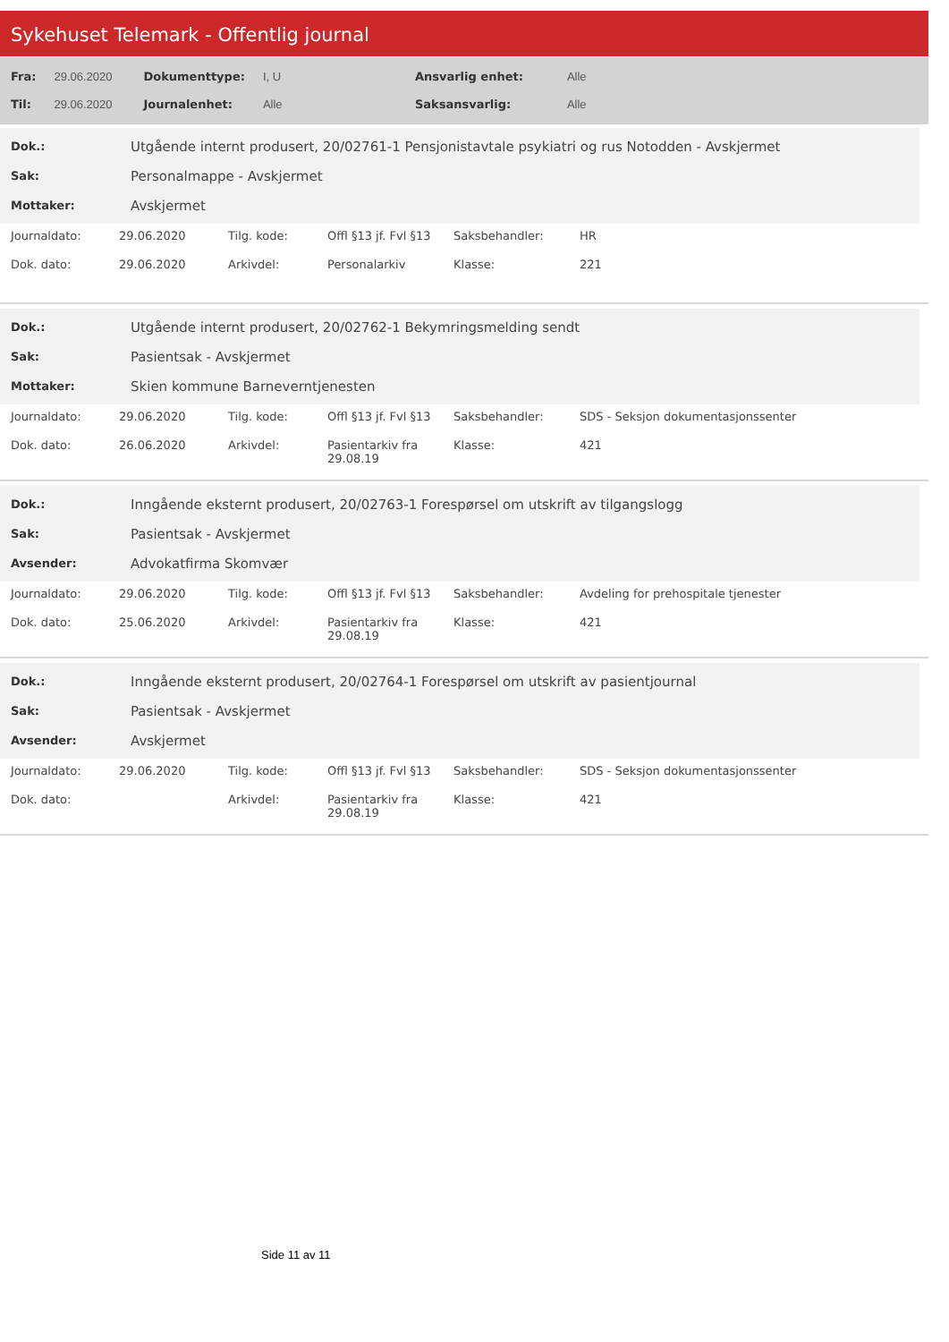Sykehuset Telemark - Offentlig journal
| Fra: | 29.06.2020 | Dokumenttype: | I, U | Ansvarlig enhet: | Alle |
| Til: | 29.06.2020 | Journalenhet: | Alle | Saksansvarlig: | Alle |
| Dok.: | Utgående internt produsert, 20/02761-1 Pensjonistavtale psykiatri og rus Notodden - Avskjermet |
| Sak: | Personalmappe - Avskjermet |
| Mottaker: | Avskjermet |
| Journaldato: | 29.06.2020 | Tilg. kode: | Offl §13 jf. Fvl §13 | Saksbehandler: | HR |
| Dok. dato: | 29.06.2020 | Arkivdel: | Personalarkiv | Klasse: | 221 |
| Dok.: | Utgående internt produsert, 20/02762-1 Bekymringsmelding sendt |
| Sak: | Pasientsak - Avskjermet |
| Mottaker: | Skien kommune Barneverntjenesten |
| Journaldato: | 29.06.2020 | Tilg. kode: | Offl §13 jf. Fvl §13 | Saksbehandler: | SDS - Seksjon dokumentasjonssenter |
| Dok. dato: | 26.06.2020 | Arkivdel: | Pasientarkiv fra 29.08.19 | Klasse: | 421 |
| Dok.: | Inngående eksternt produsert, 20/02763-1 Forespørsel om utskrift av tilgangslogg |
| Sak: | Pasientsak - Avskjermet |
| Avsender: | Advokatfirma Skomvær |
| Journaldato: | 29.06.2020 | Tilg. kode: | Offl §13 jf. Fvl §13 | Saksbehandler: | Avdeling for prehospitale tjenester |
| Dok. dato: | 25.06.2020 | Arkivdel: | Pasientarkiv fra 29.08.19 | Klasse: | 421 |
| Dok.: | Inngående eksternt produsert, 20/02764-1 Forespørsel om utskrift av pasientjournal |
| Sak: | Pasientsak - Avskjermet |
| Avsender: | Avskjermet |
| Journaldato: | 29.06.2020 | Tilg. kode: | Offl §13 jf. Fvl §13 | Saksbehandler: | SDS - Seksjon dokumentasjonssenter |
| Dok. dato: | | Arkivdel: | Pasientarkiv fra 29.08.19 | Klasse: | 421 |
Side 11 av 11